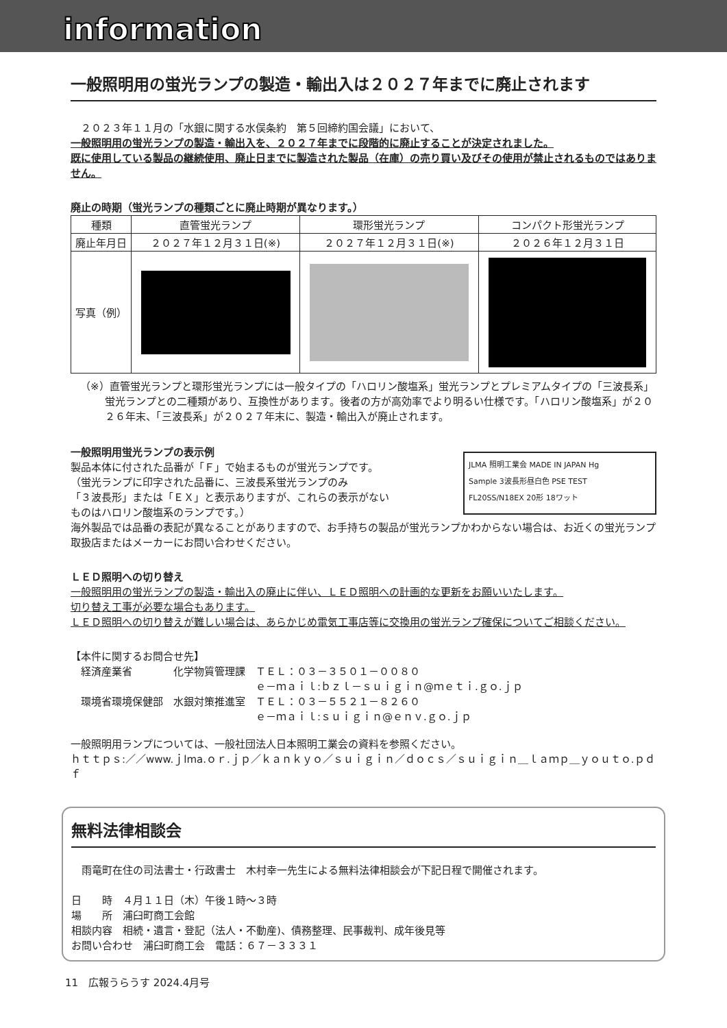information
一般照明用の蛍光ランプの製造・輸出入は２０２７年までに廃止されます
　２０２３年１１月の「水銀に関する水俣条約　第５回締約国会議」において、
一般照明用の蛍光ランプの製造・輸出入を、２０２７年までに段階的に廃止することが決定されました。
既に使用している製品の継続使用、廃止日までに製造された製品（在庫）の売り買い及びその使用が禁止されるものではありません。
廃止の時期（蛍光ランプの種類ごとに廃止時期が異なります。）
| 種類 | 直管蛍光ランプ | 環形蛍光ランプ | コンパクト形蛍光ランプ |
| --- | --- | --- | --- |
| 廃止年月日 | ２０２７年１２月３１日(※) | ２０２７年１２月３１日(※) | ２０２６年１２月３１日 |
| 写真（例） | | | |
（※）直管蛍光ランプと環形蛍光ランプには一般タイプの「ハロリン酸塩系」蛍光ランプとプレミアムタイプの「三波長系」蛍光ランプとの二種類があり、互換性があります。後者の方が高効率でより明るい仕様です。「ハロリン酸塩系」が２０２６年末、「三波長系」が２０２７年末に、製造・輸出入が廃止されます。
一般照明用蛍光ランプの表示例
製品本体に付された品番が「Ｆ」で始まるものが蛍光ランプです。
（蛍光ランプに印字された品番に、三波長系蛍光ランプのみ
「３波長形」または「ＥＸ」と表示ありますが、これらの表示がない
ものはハロリン酸塩系のランプです。）
JLMA 照明工業会 MADE IN JAPAN Hg
Sample 3波長形昼白色 PSE TEST
FL20SS/N18EX 20形 18ワット
海外製品では品番の表記が異なることがありますので、お手持ちの製品が蛍光ランプかわからない場合は、お近くの蛍光ランプ取扱店またはメーカーにお問い合わせください。
ＬＥＤ照明への切り替え
一般照明用の蛍光ランプの製造・輸出入の廃止に伴い、ＬＥＤ照明への計画的な更新をお願いいたします。
切り替え工事が必要な場合もあります。
ＬＥＤ照明への切り替えが難しい場合は、あらかじめ電気工事店等に交換用の蛍光ランプ確保についてご相談ください。
【本件に関するお問合せ先】
　経済産業省　　　　化学物質管理課　ＴＥＬ：０３－３５０１－００８０
　　　　　　　　　　　　　　　　　　ｅ－ｍａｉｌ:ｂｚｌ－ｓｕｉｇｉｎ@ｍｅｔｉ.ｇｏ.ｊｐ
　環境省環境保健部　水銀対策推進室　ＴＥＬ：０３－５５２１－８２６０
　　　　　　　　　　　　　　　　　　ｅ－ｍａｉｌ:ｓｕｉｇｉｎ@ｅｎｖ.ｇｏ.ｊｐ
一般照明用ランプについては、一般社団法人日本照明工業会の資料を参照ください。
ｈｔｔｐｓ:／／www.ｊlma.ｏｒ.ｊｐ／ｋａｎｋｙｏ／ｓｕｉｇｉｎ／ｄｏｃｓ／ｓｕｉｇｉｎ＿ｌａｍｐ＿ｙｏｕｔｏ.ｐｄｆ
無料法律相談会
　雨竜町在住の司法書士・行政書士　木村幸一先生による無料法律相談会が下記日程で開催されます。
日　　時　４月１１日（木）午後１時～３時
場　　所　浦臼町商工会館
相談内容　相続・遺言・登記（法人・不動産)、債務整理、民事裁判、成年後見等
お問い合わせ　浦臼町商工会　電話：６７－３３３１
11　広報うらうす 2024.4月号